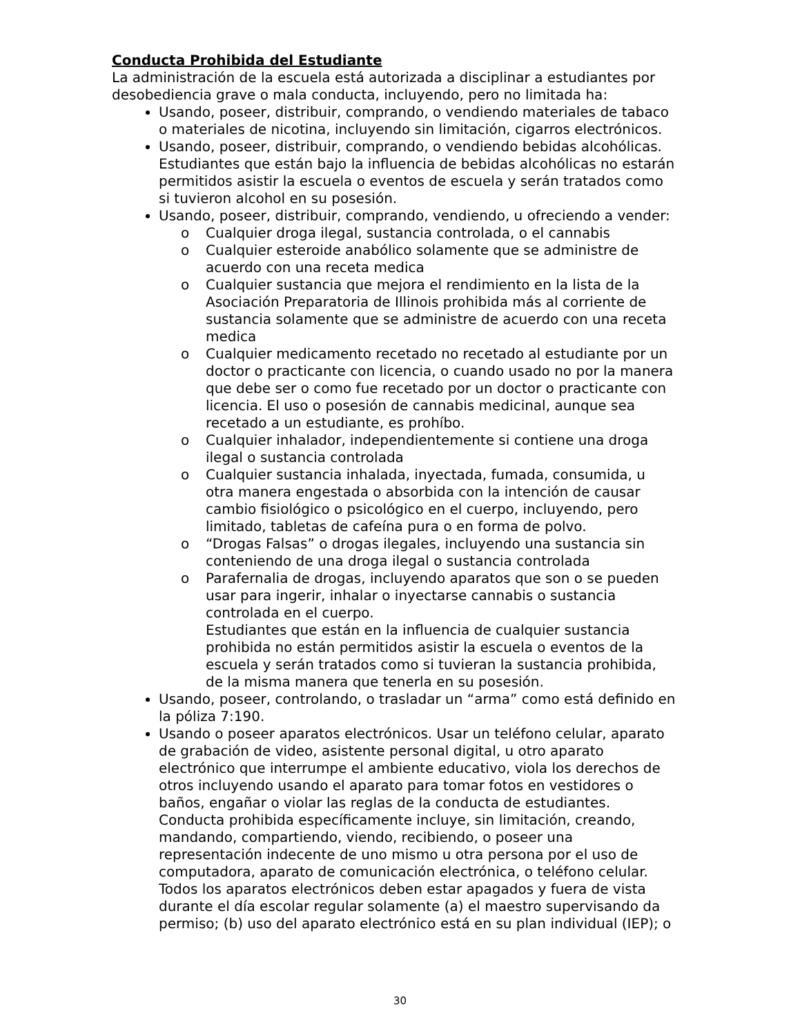Conducta Prohibida del Estudiante
La administración de la escuela está autorizada a disciplinar a estudiantes por desobediencia grave o mala conducta, incluyendo, pero no limitada ha:
Usando, poseer, distribuir, comprando, o vendiendo materiales de tabaco o materiales de nicotina, incluyendo sin limitación, cigarros electrónicos.
Usando, poseer, distribuir, comprando, o vendiendo bebidas alcohólicas. Estudiantes que están bajo la influencia de bebidas alcohólicas no estarán permitidos asistir la escuela o eventos de escuela y serán tratados como si tuvieron alcohol en su posesión.
Usando, poseer, distribuir, comprando, vendiendo, u ofreciendo a vender:
o Cualquier droga ilegal, sustancia controlada, o el cannabis
o Cualquier esteroide anabólico solamente que se administre de acuerdo con una receta medica
o Cualquier sustancia que mejora el rendimiento en la lista de la Asociación Preparatoria de Illinois prohibida más al corriente de sustancia solamente que se administre de acuerdo con una receta medica
o Cualquier medicamento recetado no recetado al estudiante por un doctor o practicante con licencia, o cuando usado no por la manera que debe ser o como fue recetado por un doctor o practicante con licencia. El uso o posesión de cannabis medicinal, aunque sea recetado a un estudiante, es prohíbo.
o Cualquier inhalador, independientemente si contiene una droga ilegal o sustancia controlada
o Cualquier sustancia inhalada, inyectada, fumada, consumida, u otra manera engestada o absorbida con la intención de causar cambio fisiológico o psicológico en el cuerpo, incluyendo, pero limitado, tabletas de cafeína pura o en forma de polvo.
o “Drogas Falsas” o drogas ilegales, incluyendo una sustancia sin conteniendo de una droga ilegal o sustancia controlada
o Parafernalia de drogas, incluyendo aparatos que son o se pueden usar para ingerir, inhalar o inyectarse cannabis o sustancia controlada en el cuerpo.
Estudiantes que están en la influencia de cualquier sustancia prohibida no están permitidos asistir la escuela o eventos de la escuela y serán tratados como si tuvieran la sustancia prohibida, de la misma manera que tenerla en su posesión.
Usando, poseer, controlando, o trasladar un “arma” como está definido en la póliza 7:190.
Usando o poseer aparatos electrónicos. Usar un teléfono celular, aparato de grabación de video, asistente personal digital, u otro aparato electrónico que interrumpe el ambiente educativo, viola los derechos de otros incluyendo usando el aparato para tomar fotos en vestidores o baños, engañar o violar las reglas de la conducta de estudiantes. Conducta prohibida específicamente incluye, sin limitación, creando, mandando, compartiendo, viendo, recibiendo, o poseer una representación indecente de uno mismo u otra persona por el uso de computadora, aparato de comunicación electrónica, o teléfono celular. Todos los aparatos electrónicos deben estar apagados y fuera de vista durante el día escolar regular solamente (a) el maestro supervisando da permiso; (b) uso del aparato electrónico está en su plan individual (IEP); o
30